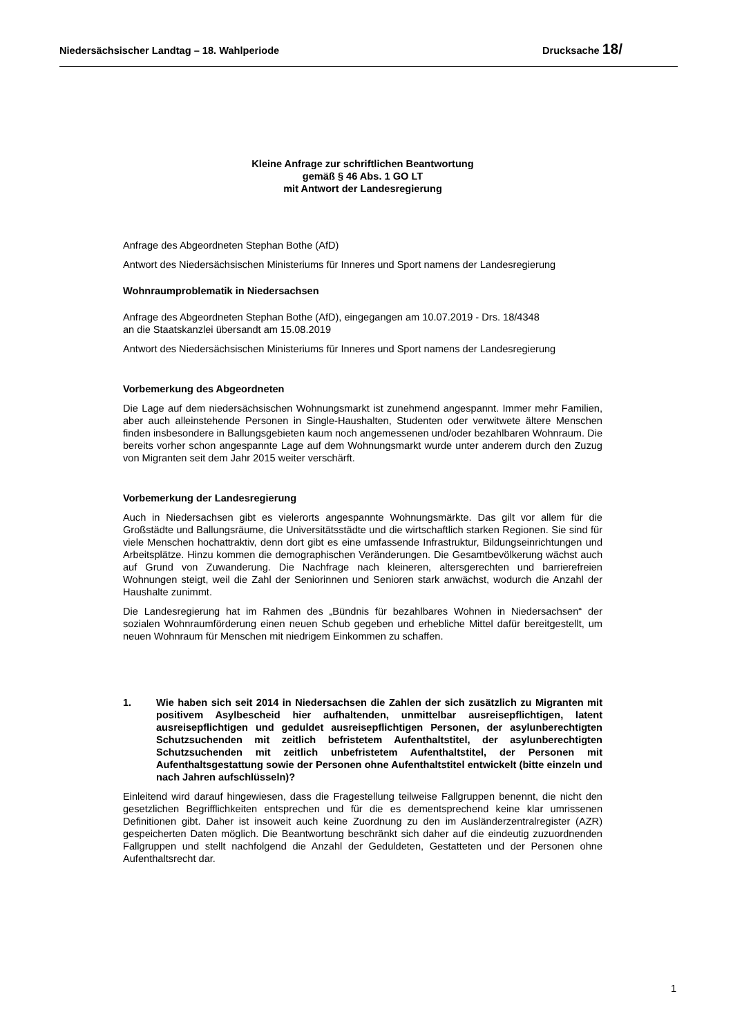Niedersächsischer Landtag – 18. Wahlperiode Drucksache 18/
Kleine Anfrage zur schriftlichen Beantwortung
gemäß § 46 Abs. 1 GO LT
mit Antwort der Landesregierung
Anfrage des Abgeordneten Stephan Bothe (AfD)
Antwort des Niedersächsischen Ministeriums für Inneres und Sport namens der Landesregierung
Wohnraumproblematik in Niedersachsen
Anfrage des Abgeordneten Stephan Bothe (AfD), eingegangen am 10.07.2019 - Drs. 18/4348
an die Staatskanzlei übersandt am 15.08.2019
Antwort des Niedersächsischen Ministeriums für Inneres und Sport namens der Landesregierung
Vorbemerkung des Abgeordneten
Die Lage auf dem niedersächsischen Wohnungsmarkt ist zunehmend angespannt. Immer mehr Familien, aber auch alleinstehende Personen in Single-Haushalten, Studenten oder verwitwete ältere Menschen finden insbesondere in Ballungsgebieten kaum noch angemessenen und/oder bezahlbaren Wohnraum. Die bereits vorher schon angespannte Lage auf dem Wohnungsmarkt wurde unter anderem durch den Zuzug von Migranten seit dem Jahr 2015 weiter verschärft.
Vorbemerkung der Landesregierung
Auch in Niedersachsen gibt es vielerorts angespannte Wohnungsmärkte. Das gilt vor allem für die Großstädte und Ballungsräume, die Universitätsstädte und die wirtschaftlich starken Regionen. Sie sind für viele Menschen hochattraktiv, denn dort gibt es eine umfassende Infrastruktur, Bildungseinrichtungen und Arbeitsplätze. Hinzu kommen die demographischen Veränderungen. Die Gesamtbevölkerung wächst auch auf Grund von Zuwanderung. Die Nachfrage nach kleineren, altersgerechten und barrierefreien Wohnungen steigt, weil die Zahl der Seniorinnen und Senioren stark anwächst, wodurch die Anzahl der Haushalte zunimmt.
Die Landesregierung hat im Rahmen des „Bündnis für bezahlbares Wohnen in Niedersachsen“ der sozialen Wohnraumförderung einen neuen Schub gegeben und erhebliche Mittel dafür bereitgestellt, um neuen Wohnraum für Menschen mit niedrigem Einkommen zu schaffen.
1. Wie haben sich seit 2014 in Niedersachsen die Zahlen der sich zusätzlich zu Migranten mit positivem Asylbescheid hier aufhaltenden, unmittelbar ausreisepflichtigen, latent ausreisepflichtigen und geduldet ausreisepflichtigen Personen, der asylunberechtigten Schutzsuchenden mit zeitlich befristetem Aufenthaltstitel, der asylunberechtigten Schutzsuchenden mit zeitlich unbefristetem Aufenthaltstitel, der Personen mit Aufenthaltsgestattung sowie der Personen ohne Aufenthaltstitel entwickelt (bitte einzeln und nach Jahren aufschlüsseln)?
Einleitend wird darauf hingewiesen, dass die Fragestellung teilweise Fallgruppen benennt, die nicht den gesetzlichen Begrifflichkeiten entsprechen und für die es dementsprechend keine klar umrissenen Definitionen gibt. Daher ist insoweit auch keine Zuordnung zu den im Ausländerzentralregister (AZR) gespeicherten Daten möglich. Die Beantwortung beschränkt sich daher auf die eindeutig zuzuordnenden Fallgruppen und stellt nachfolgend die Anzahl der Geduldeten, Gestatteten und der Personen ohne Aufenthaltsrecht dar.
1